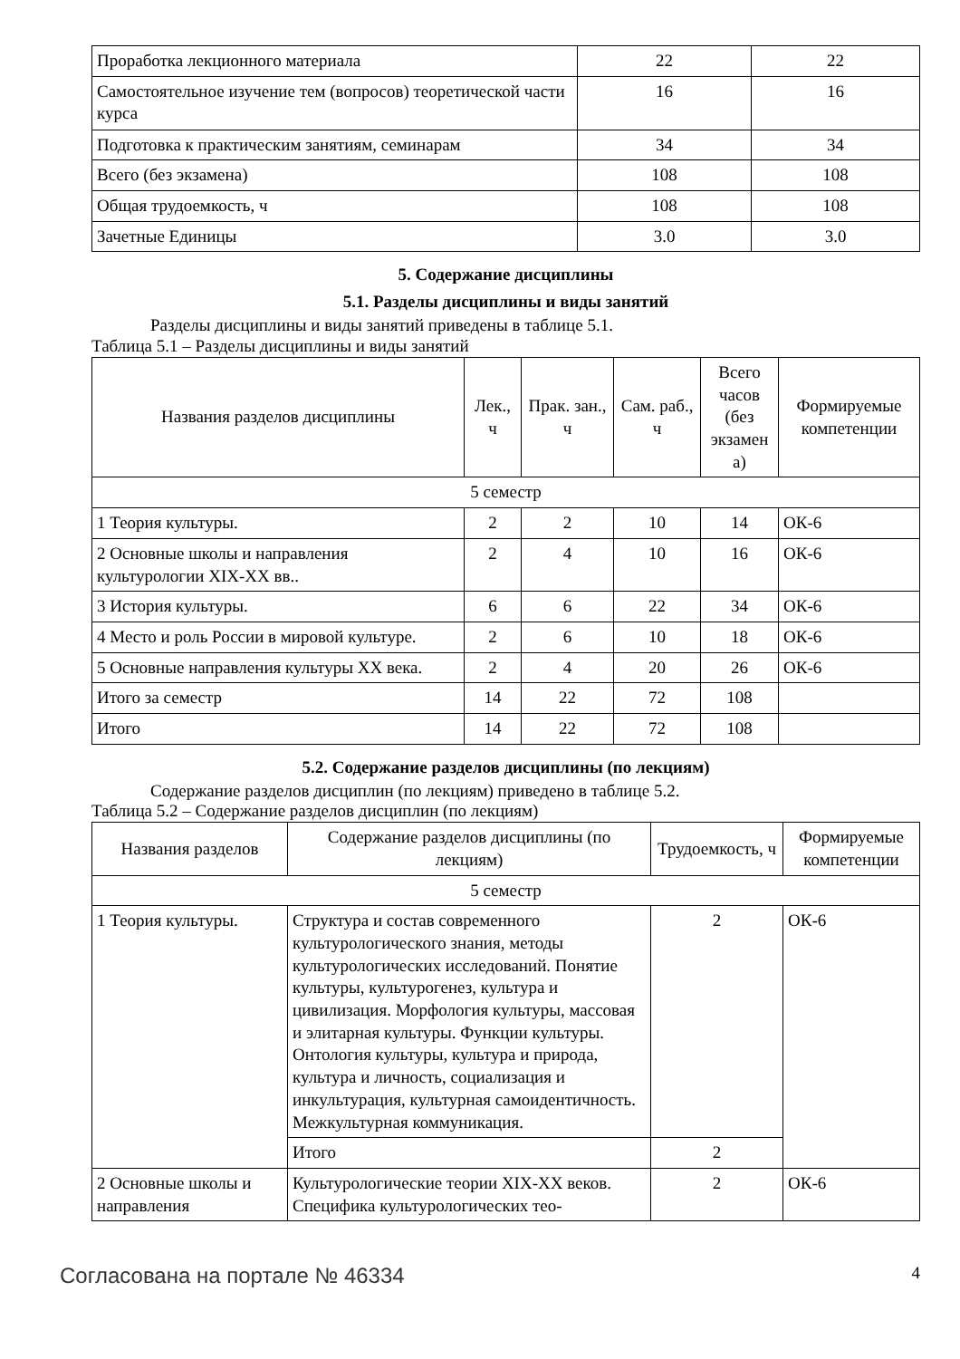| Проработка лекционного материала | 22 | 22 |
| Самостоятельное изучение тем (вопросов) теоретической части курса | 16 | 16 |
| Подготовка к практическим занятиям, семинарам | 34 | 34 |
| Всего (без экзамена) | 108 | 108 |
| Общая трудоемкость, ч | 108 | 108 |
| Зачетные Единицы | 3.0 | 3.0 |
5. Содержание дисциплины
5.1. Разделы дисциплины и виды занятий
Разделы дисциплины и виды занятий приведены в таблице 5.1.
Таблица 5.1 – Разделы дисциплины и виды занятий
| Названия разделов дисциплины | Лек., ч | Прак. зан., ч | Сам. раб., ч | Всего часов (без экзамен а) | Формируемые компетенции |
| --- | --- | --- | --- | --- | --- |
| 5 семестр | | | | | |
| 1 Теория культуры. | 2 | 2 | 10 | 14 | ОК-6 |
| 2 Основные школы и направления культурологии XIX-XX вв.. | 2 | 4 | 10 | 16 | ОК-6 |
| 3 История культуры. | 6 | 6 | 22 | 34 | ОК-6 |
| 4 Место и роль России в мировой культуре. | 2 | 6 | 10 | 18 | ОК-6 |
| 5 Основные направления культуры XX века. | 2 | 4 | 20 | 26 | ОК-6 |
| Итого за семестр | 14 | 22 | 72 | 108 | |
| Итого | 14 | 22 | 72 | 108 | |
5.2. Содержание разделов дисциплины (по лекциям)
Содержание разделов дисциплин (по лекциям) приведено в таблице 5.2.
Таблица 5.2 – Содержание разделов дисциплин (по лекциям)
| Названия разделов | Содержание разделов дисциплины (по лекциям) | Трудоемкость, ч | Формируемые компетенции |
| --- | --- | --- | --- |
| 5 семестр | | | |
| 1 Теория культуры. | Структура и состав современного культурологического знания, методы культурологических исследований. Понятие культуры, культурогенез, культура и цивилизация. Морфология культуры, массовая и элитарная культуры. Функции культуры. Онтология культуры, культура и природа, культура и личность, социализация и инкультурация, культурная самоидентичность. Межкультурная коммуникация. | 2 | ОК-6 |
| | Итого | 2 | |
| 2 Основные школы и направления | Культурологические теории XIX-XX веков. Специфика культурологических тео- | 2 | ОК-6 |
Согласована на портале № 46334 4